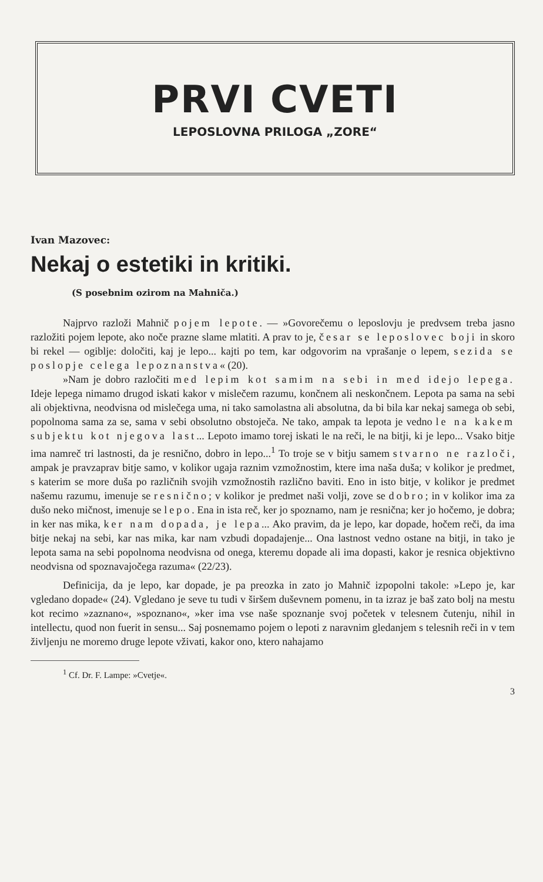PRVI CVETI
LEPOSLOVNA PRILOGA „ZORE“
Ivan Mazovec:
Nekaj o estetiki in kritiki.
(S posebnim ozirom na Mahniča.)
Najprvo razloži Mahnič pojem lepote. — »Govorečemu o leposlovju je predvsem treba jasno razložiti pojem lepote, ako noče prazne slame mlatiti. A prav to je, česar se leposlovec boji in skoro bi rekel — ogiblje: določiti, kaj je lepo... kajti po tem, kar odgovorim na vprašanje o lepem, sezida se poslopje celega lepoznanstva« (20).
»Nam je dobro razločiti med lepim kot samim na sebi in med idejo lepega. Ideje lepega nimamo drugod iskati kakor v mislečem razumu, končnem ali neskončnem. Lepota pa sama na sebi ali objektivna, neodvisna od mislečega uma, ni tako samolastna ali absolutna, da bi bila kar nekaj samega ob sebi, popolnoma sama za se, sama v sebi obsolutno obstoječa. Ne tako, ampak ta lepota je vedno le na kakem subjektu kot njegova last... Lepoto imamo torej iskati le na reči, le na bitji, ki je lepo... Vsako bitje ima namreč tri lastnosti, da je resnično, dobro in lepo...<sup>1</sup> To troje se v bitju samem stvarno ne razloči, ampak je pravzaprav bitje samo, v kolikor ugaja raznim vzmožnostim, ktere ima naša duša; v kolikor je predmet, s katerim se more duša po različnih svojih vzmožnostih različno baviti. Eno in isto bitje, v kolikor je predmet našemu razumu, imenuje se resnično; v kolikor je predmet naši volji, zove se dobro; in v kolikor ima za dušo neko mičnost, imenuje se lepo. Ena in ista reč, ker jo spoznamo, nam je resnična; ker jo hočemo, je dobra; in ker nas mika, ker nam dopada, je lepa... Ako pravim, da je lepo, kar dopade, hočem reči, da ima bitje nekaj na sebi, kar nas mika, kar nam vzbudi dopadajenje... Ona lastnost vedno ostane na bitji, in tako je lepota sama na sebi popolnoma neodvisna od onega, kteremu dopade ali ima dopasti, kakor je resnica objektivno neodvisna od spoznavajočega razuma« (22/23).
Definicija, da je lepo, kar dopade, je pa preozka in zato jo Mahnič izpopolni takole: »Lepo je, kar vgledano dopade« (24). Vgledano je seve tu tudi v širšem duševnem pomenu, in ta izraz je baš zato bolj na mestu kot recimo »zaznano«, »spoznano«, »ker ima vse naše spoznanje svoj početek v telesnem čutenju, nihil in intellectu, quod non fuerit in sensu... Saj posnemamo pojem o lepoti z naravnim gledanjem s telesnih reči in v tem življenju ne moremo druge lepote vživati, kakor ono, ktero nahajamo
<sup>1</sup> Cf. Dr. F. Lampe: »Cvetje«.
3